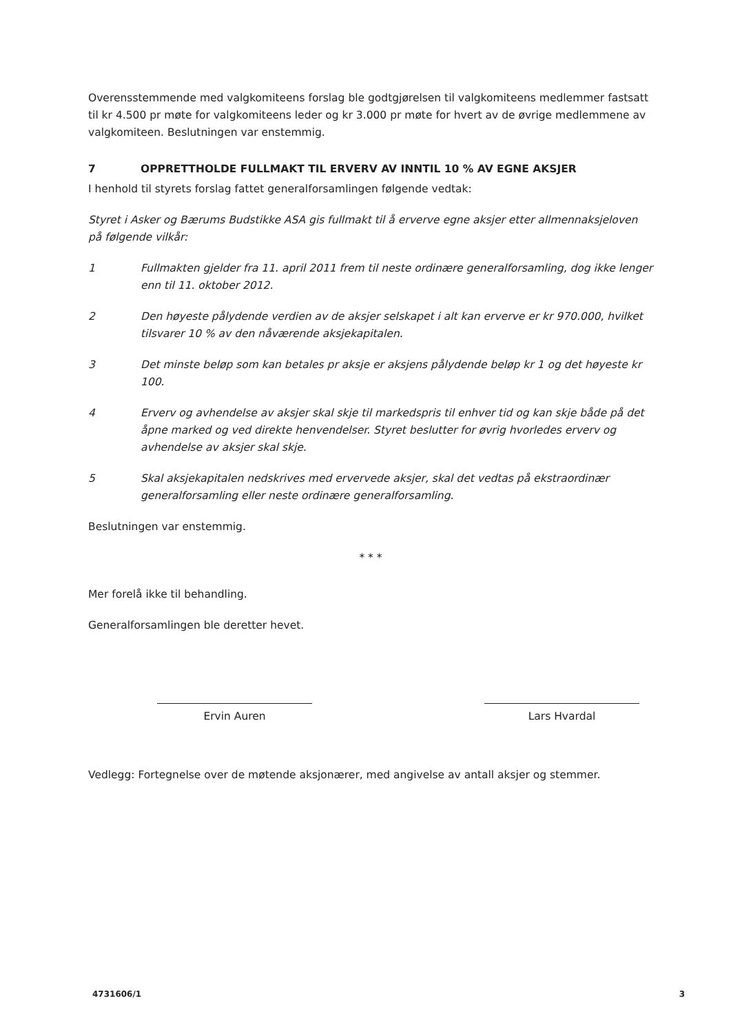Overensstemmende med valgkomiteens forslag ble godtgjørelsen til valgkomiteens medlemmer fastsatt til kr 4.500 pr møte for valgkomiteens leder og kr 3.000 pr møte for hvert av de øvrige medlemmene av valgkomiteen. Beslutningen var enstemmig.
7 OPPRETTHOLDE FULLMAKT TIL ERVERV AV INNTIL 10 % AV EGNE AKSJER
I henhold til styrets forslag fattet generalforsamlingen følgende vedtak:
Styret i Asker og Bærums Budstikke ASA gis fullmakt til å erverve egne aksjer etter allmennaksjeloven på følgende vilkår:
1 Fullmakten gjelder fra 11. april 2011 frem til neste ordinære generalforsamling, dog ikke lenger enn til 11. oktober 2012.
2 Den høyeste pålydende verdien av de aksjer selskapet i alt kan erverve er kr 970.000, hvilket tilsvarer 10 % av den nåværende aksjekapitalen.
3 Det minste beløp som kan betales pr aksje er aksjens pålydende beløp kr 1 og det høyeste kr 100.
4 Erverv og avhendelse av aksjer skal skje til markedspris til enhver tid og kan skje både på det åpne marked og ved direkte henvendelser. Styret beslutter for øvrig hvorledes erverv og avhendelse av aksjer skal skje.
5 Skal aksjekapitalen nedskrives med ervervede aksjer, skal det vedtas på ekstraordinær generalforsamling eller neste ordinære generalforsamling.
Beslutningen var enstemmig.
* * *
Mer forelå ikke til behandling.
Generalforsamlingen ble deretter hevet.
Ervin Auren Lars Hvardal
Vedlegg: Fortegnelse over de møtende aksjonærer, med angivelse av antall aksjer og stemmer.
4731606/1 3